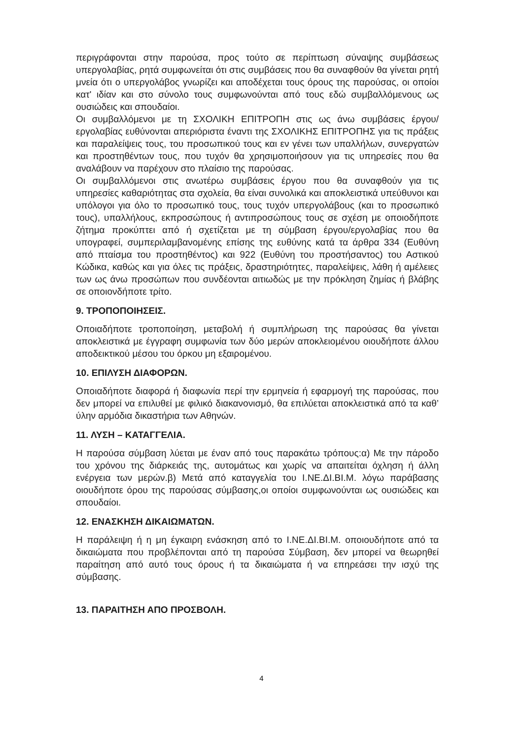περιγράφονται στην παρούσα, προς τούτο σε περίπτωση σύναψης συμβάσεως υπεργολαβίας, ρητά συμφωνείται ότι στις συμβάσεις που θα συναφθούν θα γίνεται ρητή μνεία ότι ο υπεργολάβος γνωρίζει και αποδέχεται τους όρους της παρούσας, οι οποίοι κατ' ιδίαν και στο σύνολο τους συμφωνούνται από τους εδώ συμβαλλόμενους ως ουσιώδεις και σπουδαίοι.
Οι συμβαλλόμενοι με τη ΣΧΟΛΙΚΗ ΕΠΙΤΡΟΠΗ στις ως άνω συμβάσεις έργου/εργολαβίας ευθύνονται απεριόριστα έναντι της ΣΧΟΛΙΚΗΣ ΕΠΙΤΡΟΠΗΣ για τις πράξεις και παραλείψεις τους, του προσωπικού τους και εν γένει των υπαλλήλων, συνεργατών και προστηθέντων τους, που τυχόν θα χρησιμοποιήσουν για τις υπηρεσίες που θα αναλάβουν να παρέχουν στο πλαίσιο της παρούσας.
Οι συμβαλλόμενοι στις ανωτέρω συμβάσεις έργου που θα συναφθούν για τις υπηρεσίες καθαριότητας στα σχολεία, θα είναι συνολικά και αποκλειστικά υπεύθυνοι και υπόλογοι για όλο το προσωπικό τους, τους τυχόν υπεργολάβους (και το προσωπικό τους), υπαλλήλους, εκπροσώπους ή αντιπροσώπους τους σε σχέση με οποιοδήποτε ζήτημα προκύπτει από ή σχετίζεται με τη σύμβαση έργου/εργολαβίας που θα υπογραφεί, συμπεριλαμβανομένης επίσης της ευθύνης κατά τα άρθρα 334 (Ευθύνη από πταίσμα του προστηθέντος) και 922 (Ευθύνη του προστήσαντος) του Αστικού Κώδικα, καθώς και για όλες τις πράξεις, δραστηριότητες, παραλείψεις, λάθη ή αμέλειες των ως άνω προσώπων που συνδέονται αιτιωδώς με την πρόκληση ζημίας ή βλάβης σε οποιονδήποτε τρίτο.
9. ΤΡΟΠΟΠΟΙΗΣΕΙΣ.
Οποιαδήποτε τροποποίηση, μεταβολή ή συμπλήρωση της παρούσας θα γίνεται αποκλειστικά με έγγραφη συμφωνία των δύο μερών αποκλειομένου οιουδήποτε άλλου αποδεικτικού μέσου του όρκου μη εξαιρομένου.
10. ΕΠΙΛΥΣΗ ΔΙΑΦΟΡΩΝ.
Οποιαδήποτε διαφορά ή διαφωνία περί την ερμηνεία ή εφαρμογή της παρούσας, που δεν μπορεί να επιλυθεί με φιλικό διακανονισμό, θα επιλύεται αποκλειστικά από τα καθ’ ύλην αρμόδια δικαστήρια των Αθηνών.
11. ΛΥΣΗ – ΚΑΤΑΓΓΕΛΙΑ.
Η παρούσα σύμβαση λύεται με έναν από τους παρακάτω τρόπους:α) Με την πάροδο του χρόνου της διάρκειάς της, αυτομάτως και χωρίς να απαιτείται όχληση ή άλλη ενέργεια των μερών.β) Μετά από καταγγελία του Ι.ΝΕ.ΔΙ.ΒΙ.Μ. λόγω παράβασης οιουδήποτε όρου της παρούσας σύμβασης,οι οποίοι συμφωνούνται ως ουσιώδεις και σπουδαίοι.
12. ΕΝΑΣΚΗΣΗ ΔΙΚΑΙΩΜΑΤΩΝ.
Η παράλειψη ή η μη έγκαιρη ενάσκηση από το Ι.ΝΕ.ΔΙ.ΒΙ.Μ. οποιουδήποτε από τα δικαιώματα που προβλέπονται από τη παρούσα Σύμβαση, δεν μπορεί να θεωρηθεί παραίτηση από αυτό τους όρους ή τα δικαιώματα ή να επηρεάσει την ισχύ της σύμβασης.
13. ΠΑΡΑΙΤΗΣΗ ΑΠΟ ΠΡΟΣΒΟΛΗ.
4